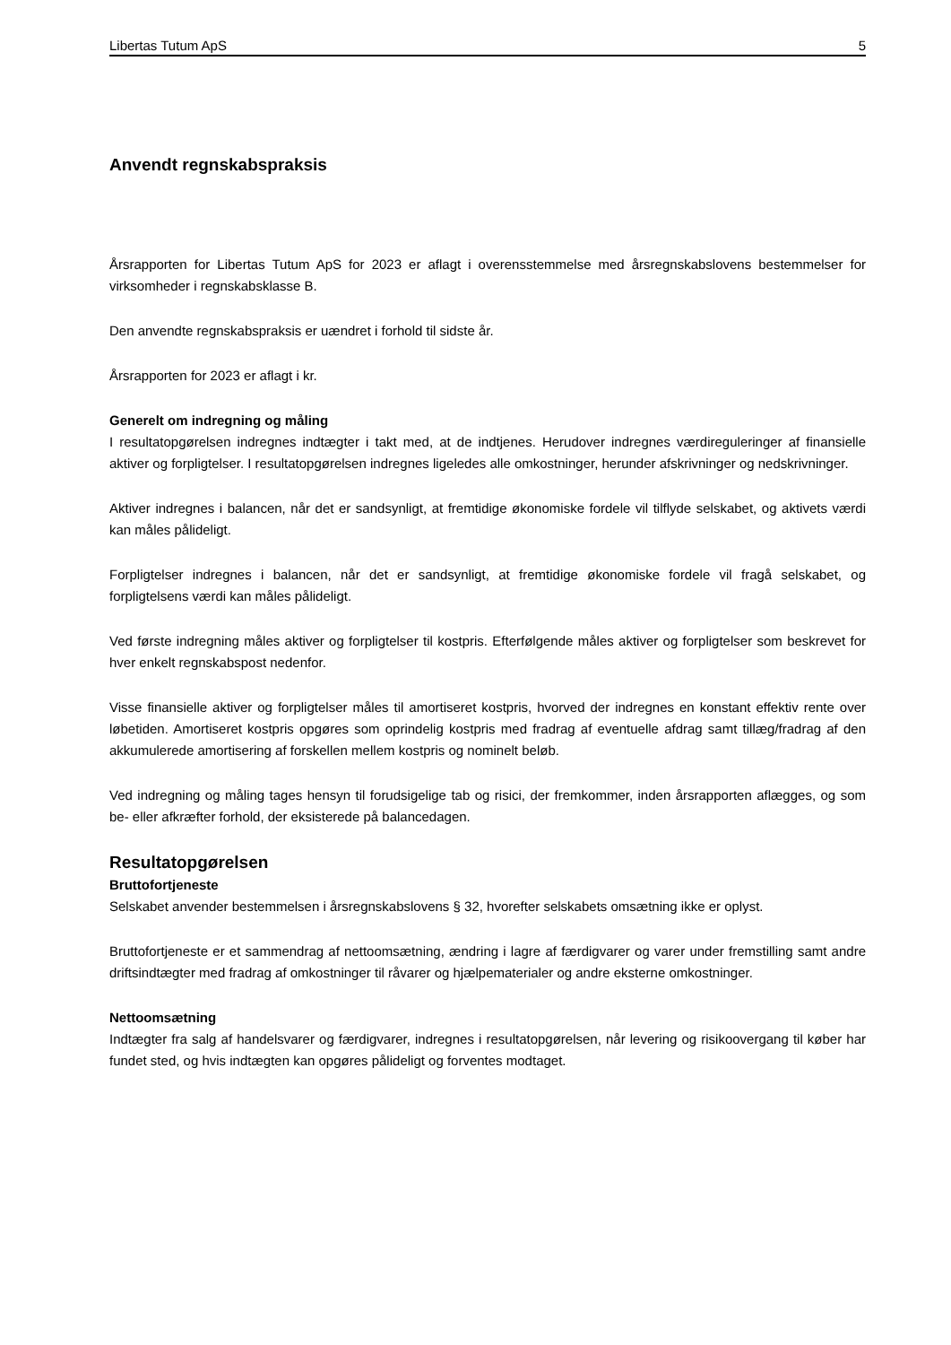Libertas Tutum ApS 5
Anvendt regnskabspraksis
Årsrapporten for Libertas Tutum ApS for 2023 er aflagt i overensstemmelse med årsregnskabslovens bestemmelser for virksomheder i regnskabsklasse B.
Den anvendte regnskabspraksis er uændret i forhold til sidste år.
Årsrapporten for 2023 er aflagt i kr.
Generelt om indregning og måling
I resultatopgørelsen indregnes indtægter i takt med, at de indtjenes. Herudover indregnes værdireguleringer af finansielle aktiver og forpligtelser. I resultatopgørelsen indregnes ligeledes alle omkostninger, herunder afskrivninger og nedskrivninger.
Aktiver indregnes i balancen, når det er sandsynligt, at fremtidige økonomiske fordele vil tilflyde selskabet, og aktivets værdi kan måles pålideligt.
Forpligtelser indregnes i balancen, når det er sandsynligt, at fremtidige økonomiske fordele vil fragå selskabet, og forpligtelsens værdi kan måles pålideligt.
Ved første indregning måles aktiver og forpligtelser til kostpris. Efterfølgende måles aktiver og forpligtelser som beskrevet for hver enkelt regnskabspost nedenfor.
Visse finansielle aktiver og forpligtelser måles til amortiseret kostpris, hvorved der indregnes en konstant effektiv rente over løbetiden. Amortiseret kostpris opgøres som oprindelig kostpris med fradrag af eventuelle afdrag samt tillæg/fradrag af den akkumulerede amortisering af forskellen mellem kostpris og nominelt beløb.
Ved indregning og måling tages hensyn til forudsigelige tab og risici, der fremkommer, inden årsrapporten aflægges, og som be- eller afkræfter forhold, der eksisterede på balancedagen.
Resultatopgørelsen
Bruttofortjeneste
Selskabet anvender bestemmelsen i årsregnskabslovens § 32, hvorefter selskabets omsætning ikke er oplyst.
Bruttofortjeneste er et sammendrag af nettoomsætning, ændring i lagre af færdigvarer og varer under fremstilling samt andre driftsindtægter med fradrag af omkostninger til råvarer og hjælpematerialer og andre eksterne omkostninger.
Nettoomsætning
Indtægter fra salg af handelsvarer og færdigvarer, indregnes i resultatopgørelsen, når levering og risikoovergang til køber har fundet sted, og hvis indtægten kan opgøres pålideligt og forventes modtaget.